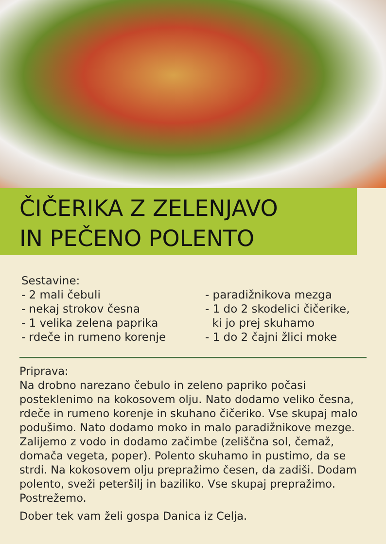ČIČERIKA Z ZELENJAVO
IN PEČENO POLENTO
Sestavine:
- 2 mali čebuli
- nekaj strokov česna
- 1 velika zelena paprika
- rdeče in rumeno korenje
- paradižnikova mezga
- 1 do 2 skodelici čičerike,
ki jo prej skuhamo
- 1 do 2 čajni žlici moke
Priprava:
Na drobno narezano čebulo in zeleno papriko počasi posteklenimo na kokosovem olju. Nato dodamo veliko česna, rdeče in rumeno korenje in skuhano čičeriko. Vse skupaj malo podušimo. Nato dodamo moko in malo paradižnikove mezge. Zalijemo z vodo in dodamo začimbe (zeliščna sol, čemaž, domača vegeta, poper). Polento skuhamo in pustimo, da se strdi. Na kokosovem olju prepražimo česen, da zadiši. Dodam polento, sveži peteršilj in baziliko. Vse skupaj prepražimo. Postrežemo.
Dober tek vam želi gospa Danica iz Celja.